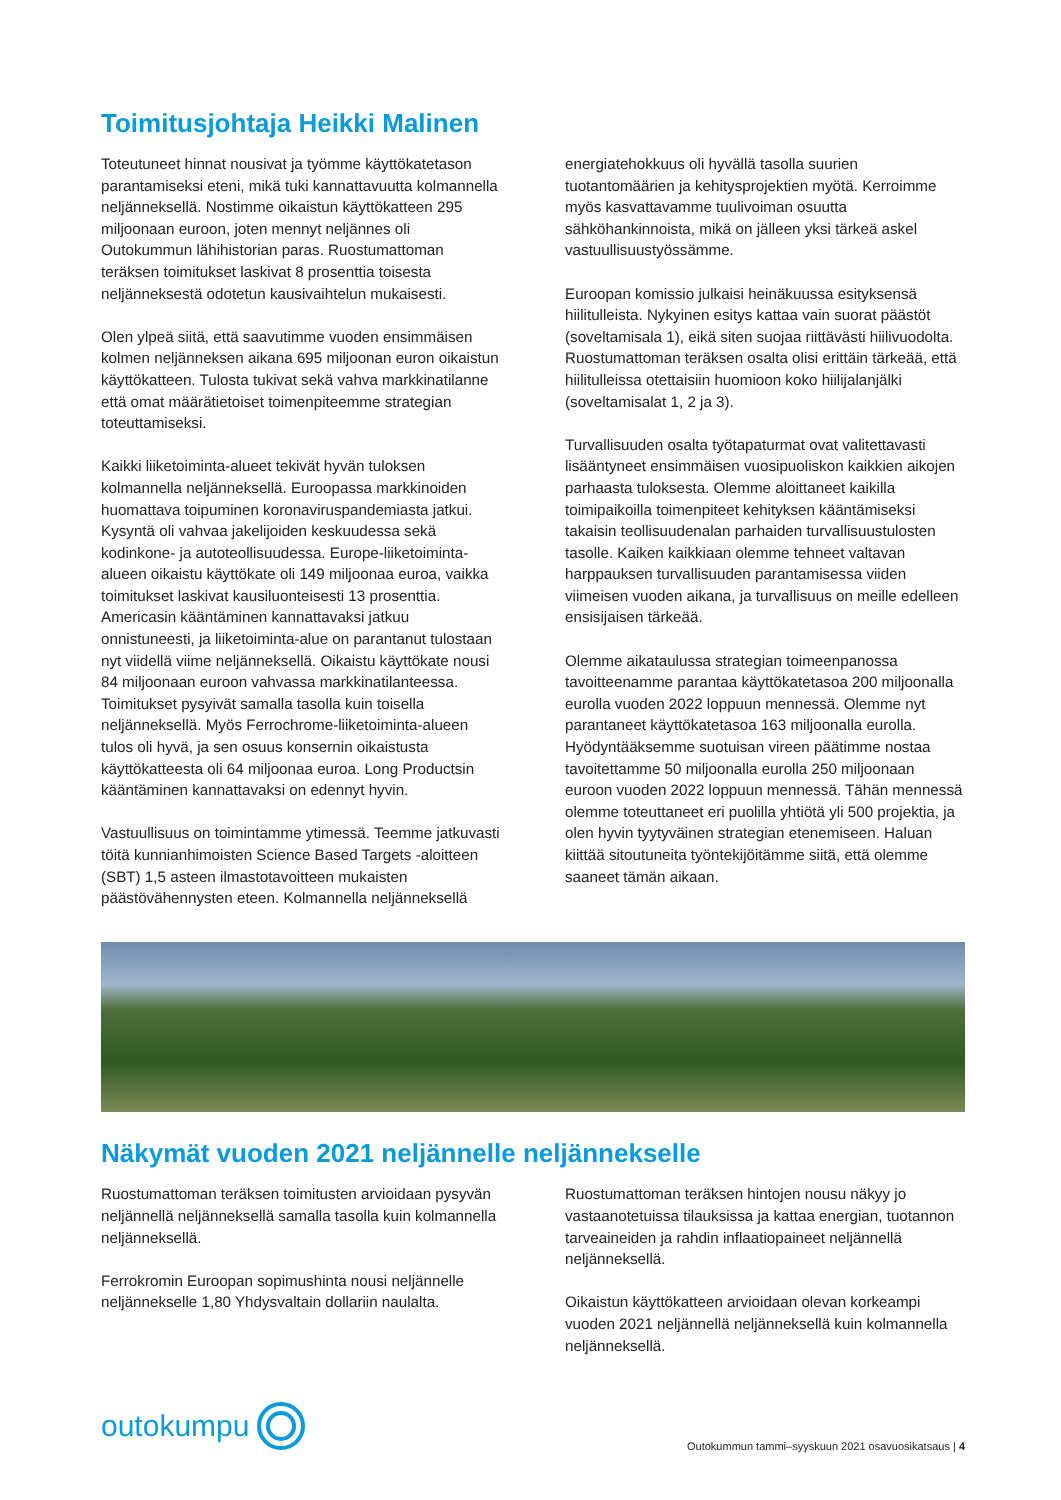Toimitusjohtaja Heikki Malinen
Toteutuneet hinnat nousivat ja työmme käyttökatetason parantamiseksi eteni, mikä tuki kannattavuutta kolmannella neljänneksellä. Nostimme oikaistun käyttökatteen 295 miljoonaan euroon, joten mennyt neljännes oli Outokummun lähihistorian paras. Ruostumattoman teräksen toimitukset laskivat 8 prosenttia toisesta neljänneksestä odotetun kausivaihtelun mukaisesti.
Olen ylpeä siitä, että saavutimme vuoden ensimmäisen kolmen neljänneksen aikana 695 miljoonan euron oikaistun käyttökatteen. Tulosta tukivat sekä vahva markkinatilanne että omat määrätietoiset toimenpiteemme strategian toteuttamiseksi.
Kaikki liiketoiminta-alueet tekivät hyvän tuloksen kolmannella neljänneksellä. Euroopassa markkinoiden huomattava toipuminen koronaviruspandemiasta jatkui. Kysyntä oli vahvaa jakelijoiden keskuudessa sekä kodinkone- ja autoteollisuudessa. Europe-liiketoiminta-alueen oikaistu käyttökate oli 149 miljoonaa euroa, vaikka toimitukset laskivat kausiluonteisesti 13 prosenttia. Americasin kääntäminen kannattavaksi jatkuu onnistuneesti, ja liiketoiminta-alue on parantanut tulostaan nyt viidellä viime neljänneksellä. Oikaistu käyttökate nousi 84 miljoonaan euroon vahvassa markkinatilanteessa. Toimitukset pysyivät samalla tasolla kuin toisella neljänneksellä. Myös Ferrochrome-liiketoiminta-alueen tulos oli hyvä, ja sen osuus konsernin oikaistusta käyttökatteesta oli 64 miljoonaa euroa. Long Productsin kääntäminen kannattavaksi on edennyt hyvin.
Vastuullisuus on toimintamme ytimessä. Teemme jatkuvasti töitä kunnianhimoisten Science Based Targets -aloitteen (SBT) 1,5 asteen ilmastotavoitteen mukaisten päästövähennysten eteen. Kolmannella neljänneksellä
energiatehokkuus oli hyvällä tasolla suurien tuotantomäärien ja kehitysprojektien myötä. Kerroimme myös kasvattavamme tuulivoiman osuutta sähköhankinnoista, mikä on jälleen yksi tärkeä askel vastuullisuustyössämme.
Euroopan komissio julkaisi heinäkuussa esityksensä hiilitulleista. Nykyinen esitys kattaa vain suorat päästöt (soveltamisala 1), eikä siten suojaa riittävästi hiilivuodolta. Ruostumattoman teräksen osalta olisi erittäin tärkeää, että hiilitulleissa otettaisiin huomioon koko hiilijalanjälki (soveltamisalat 1, 2 ja 3).
Turvallisuuden osalta työtapaturmat ovat valitettavasti lisääntyneet ensimmäisen vuosipuoliskon kaikkien aikojen parhaasta tuloksesta. Olemme aloittaneet kaikilla toimipaikoilla toimenpiteet kehityksen kääntämiseksi takaisin teollisuudenalan parhaiden turvallisuustulosten tasolle. Kaiken kaikkiaan olemme tehneet valtavan harppauksen turvallisuuden parantamisessa viiden viimeisen vuoden aikana, ja turvallisuus on meille edelleen ensisijaisen tärkeää.
Olemme aikataulussa strategian toimeenpanossa tavoitteenamme parantaa käyttökatetasoa 200 miljoonalla eurolla vuoden 2022 loppuun mennessä. Olemme nyt parantaneet käyttökatetasoa 163 miljoonalla eurolla. Hyödyntääksemme suotuisan vireen päätimme nostaa tavoitettamme 50 miljoonalla eurolla 250 miljoonaan euroon vuoden 2022 loppuun mennessä. Tähän mennessä olemme toteuttaneet eri puolilla yhtiötä yli 500 projektia, ja olen hyvin tyytyväinen strategian etenemiseen. Haluan kiittää sitoutuneita työntekijöitämme siitä, että olemme saaneet tämän aikaan.
Näkymät vuoden 2021 neljännelle neljännekselle
Ruostumattoman teräksen toimitusten arvioidaan pysyvän neljännellä neljänneksellä samalla tasolla kuin kolmannella neljänneksellä.
Ferrokromin Euroopan sopimushinta nousi neljännelle neljännekselle 1,80 Yhdysvaltain dollariin naulalta.
Ruostumattoman teräksen hintojen nousu näkyy jo vastaanotetuissa tilauksissa ja kattaa energian, tuotannon tarveaineiden ja rahdin inflaatiopaineet neljännellä neljänneksellä.
Oikaistun käyttökatteen arvioidaan olevan korkeampi vuoden 2021 neljännellä neljänneksellä kuin kolmannella neljänneksellä.
outokumpu
Outokummun tammi–syyskuun 2021 osavuosikatsaus | 4